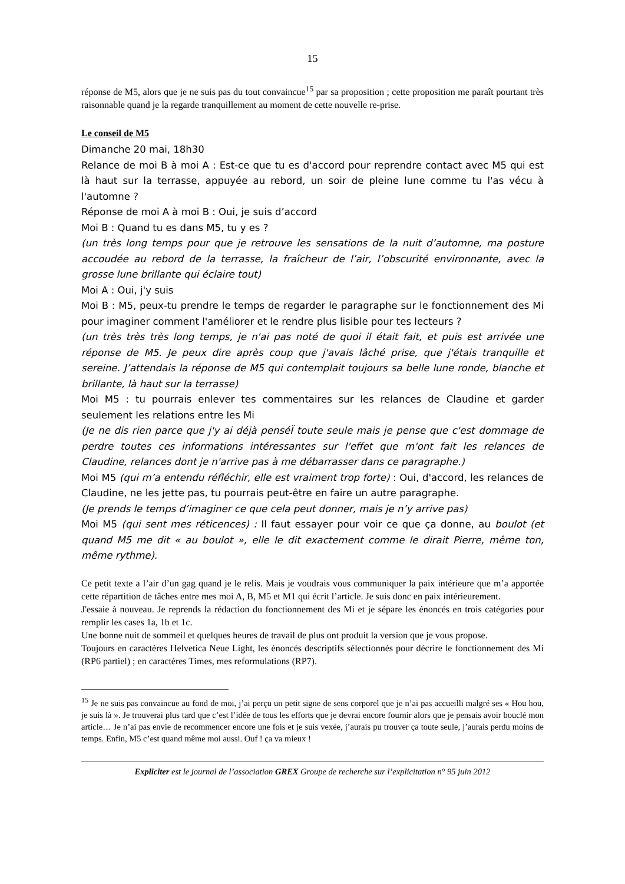15
réponse de M5, alors que je ne suis pas du tout convaincue<sup>15</sup> par sa proposition ; cette proposition me paraît pourtant très raisonnable quand je la regarde tranquillement au moment de cette nouvelle re-prise.
Le conseil de M5
Dimanche 20 mai, 18h30
Relance de moi B à moi A : Est-ce que tu es d'accord pour reprendre contact avec M5 qui est là haut sur la terrasse, appuyée au rebord, un soir de pleine lune comme tu l'as vécu à l'automne ?
Réponse de moi A à moi B : Oui, je suis d’accord
Moi B : Quand tu es dans M5, tu y es ?
(un très long temps pour que je retrouve les sensations de la nuit d’automne, ma posture accoudée au rebord de la terrasse, la fraîcheur de l’air, l’obscurité environnante, avec la grosse lune brillante qui éclaire tout)
Moi A : Oui, j'y suis
Moi B : M5, peux-tu prendre le temps de regarder le paragraphe sur le fonctionnement des Mi pour imaginer comment l'améliorer et le rendre plus lisible pour tes lecteurs ?
(un très très très long temps, je n'ai pas noté de quoi il était fait, et puis est arrivée une réponse de M5. Je peux dire après coup que j'avais lâché prise, que j'étais tranquille et sereine. J’attendais la réponse de M5 qui contemplait toujours sa belle lune ronde, blanche et brillante, là haut sur la terrasse)
Moi M5 : tu pourrais enlever tes commentaires sur les relances de Claudine et garder seulement les relations entre les Mi
(Je ne dis rien parce que j'y ai déjà penséÏ toute seule mais je pense que c'est dommage de perdre toutes ces informations intéressantes sur l'effet que m'ont fait les relances de Claudine, relances dont je n'arrive pas à me débarrasser dans ce paragraphe.)
Moi M5 (qui m’a entendu réfléchir, elle est vraiment trop forte) : Oui, d'accord, les relances de Claudine, ne les jette pas, tu pourrais peut-être en faire un autre paragraphe.
(Je prends le temps d’imaginer ce que cela peut donner, mais je n’y arrive pas)
Moi M5 (qui sent mes réticences) : Il faut essayer pour voir ce que ça donne, au boulot (et quand M5 me dit « au boulot », elle le dit exactement comme le dirait Pierre, même ton, même rythme).
Ce petit texte a l’air d’un gag quand je le relis. Mais je voudrais vous communiquer la paix intérieure que m’a apportée cette répartition de tâches entre mes moi A, B, M5 et M1 qui écrit l’article. Je suis donc en paix intérieurement.
J'essaie à nouveau. Je reprends la rédaction du fonctionnement des Mi et je sépare les énoncés en trois catégories pour remplir les cases 1a, 1b et 1c.
Une bonne nuit de sommeil et quelques heures de travail de plus ont produit la version que je vous propose.
Toujours en caractères Helvetica Neue Light, les énoncés descriptifs sélectionnés pour décrire le fonctionnement des Mi (RP6 partiel) ; en caractères Times, mes reformulations (RP7).
<sup>15</sup> Je ne suis pas convaincue au fond de moi, j’ai perçu un petit signe de sens corporel que je n’ai pas accueilli malgré ses « Hou hou, je suis là ». Je trouverai plus tard que c’est l’idée de tous les efforts que je devrai encore fournir alors que je pensais avoir bouclé mon article… Je n’ai pas envie de recommencer encore une fois et je suis vexée, j’aurais pu trouver ça toute seule, j’aurais perdu moins de temps. Enfin, M5 c’est quand même moi aussi. Ouf ! ça va mieux !
Expliciter est le journal de l’association GREX Groupe de recherche sur l’explicitation n° 95 juin 2012